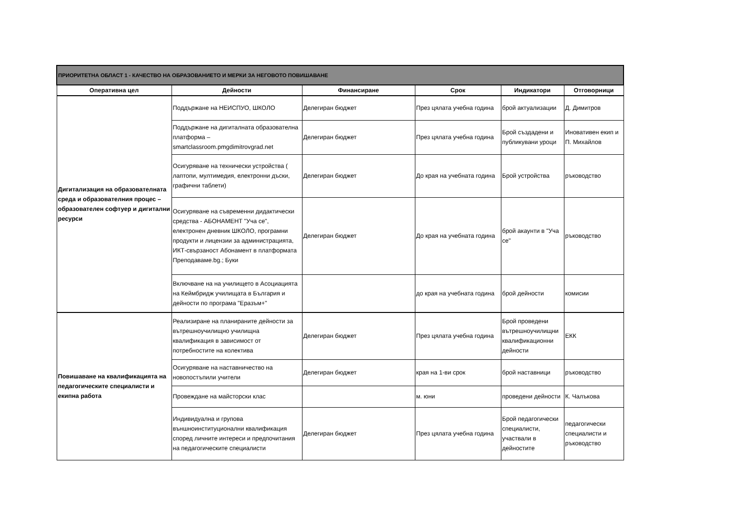| ПРИОРИТЕТНА ОБЛАСТ 1 - КАЧЕСТВО НА ОБРАЗОВАНИЕТО И МЕРКИ ЗА НЕГОВОТО ПОВИШАВАНЕ | | | | | |
| Оперативна цел | Дейности | Финансиране | Срок | Индикатори | Отговорници |
| Дигитализация на образователната среда и образователния процес – образователен софтуер и дигитални ресурси | Поддържане на НЕИСПУО, ШКОЛО | Делегиран бюджет | През цялата учебна година | брой актуализации | Д. Димитров |
| | Поддържане на дигиталната образователна платформа – smartclassroom.pmgdimitrovgrad.net | Делегиран бюджет | През цялата учебна година | Брой създадени и публикувани уроци | Иновативен екип и П. Михайлов |
| | Осигуряване на технически устройства ( лаптопи, мултимедия, електронни дъски, графични таблети) | Делегиран бюджет | До края на учебната година | Брой устройства | ръководство |
| | Осигуряване на съвременни дидактически средства - АБОНАМЕНТ "Уча се", електронен дневник ШКОЛО, програмни продукти и лицензии за администрацията, ИКТ-свързаност Абонамент в платформата Преподаваме.bg.; Буки | Делегиран бюджет | До края на учебната година | брой акаунти в "Уча се" | ръководство |
| | Включване на на училището в Асоциацията на Кеймбридж училищата в България и дейности по програма "Еразъм+" | | до края на учебната година | брой дейности | комисии |
| Повишаване на квалификацията на педагогическите специалисти и екипна работа | Реализиране на планираните дейности за вътрешноучилищно училищна квалификация в зависимост от потребностите на колектива | Делегиран бюджет | През цялата учебна година | Брой проведени вътрешноучилищни квалификационни дейности | ЕКК |
| | Осигуряване на наставничество на новопостъпили учители | Делегиран бюджет | края на 1-ви срок | брой наставници | ръководство |
| | Провеждане на майсторски клас | | м. юни | проведени дейности | К. Чалъкова |
| | Индивидуална и групова външноинституционални квалификация според личните интереси и предпочитания на педагогическите специалисти | Делегиран бюджет | През цялата учебна година | Брой педагогически специалисти, участвали в дейностите | педагогически специалисти и ръководство |